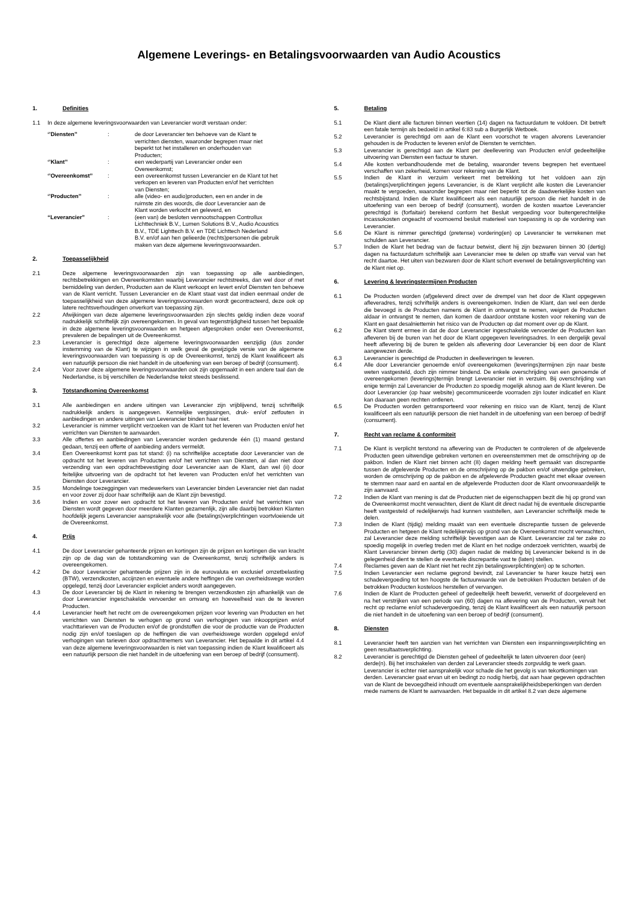Algemene Leverings- en Betalingsvoorwaarden van Audio Acoustics
1. Definities
1.1 In deze algemene leveringsvoorwaarden van Leverancier wordt verstaan onder:
‘’Diensten’’: de door Leverancier ten behoeve van de Klant te verrichten diensten, waaronder begrepen maar niet beperkt tot het installeren en onderhouden van Producten;
‘’Klant’’: een wederpartij van Leverancier onder een Overeenkomst;
‘’Overeenkomst’’: een overeenkomst tussen Leverancier en de Klant tot het verkopen en leveren van Producten en/of het verrichten van Diensten;
‘’Producten’’: alle (video- en audio)producten, een en ander in de ruimste zin des woords, die door Leverancier aan de Klant worden verkocht en geleverd, en
“Leverancier”: (een van) de besloten vennootschappen Controllux Lichttechniek B.V., Lumen Solutions B.V., Audio Acoustics B.V., TDE Lighttech B.V. en TDE Lichttech Nederland B.V. en/of aan hen gelieerde (rechts)personen die gebruik maken van deze algemene leveringsvoorwaarden.
2. Toepasselijkheid
2.1 Deze algemene leveringsvoorwaarden zijn van toepassing op alle aanbiedingen, rechtsbetrekkingen en Overeenkomsten waarbij Leverancier rechtstreeks, dan wel door of met bemiddeling van derden, Producten aan de Klant verkoopt en levert en/of Diensten ten behoeve van de Klant verricht. Tussen Leverancier en de Klant staat vast dat indien eenmaal onder de toepasselijkheid van deze algemene leveringsvoorwaarden wordt gecontracteerd, deze ook op latere rechtsverhoudingen onverkort van toepassing zijn.
2.2 Afwijkingen van deze algemene leveringsvoorwaarden zijn slechts geldig indien deze vooraf nadrukkelijk schriftelijk zijn overeengekomen. In geval van tegenstrijdigheid tussen het bepaalde in deze algemene leveringsvoorwaarden en hetgeen afgesproken onder een Overeenkomst, prevaleren de bepalingen uit de Overeenkomst.
2.3 Leverancier is gerechtigd deze algemene leveringsvoorwaarden eenzijdig (dus zonder instemming van de Klant) te wijzigen in welk geval de gewijzigde versie van de algemene leveringsvoorwaarden van toepassing is op de Overeenkomst, tenzij de Klant kwalificeert als een natuurlijk persoon die niet handelt in de uitoefening van een beroep of bedrijf (consument).
2.4 Voor zover deze algemene leveringsvoorwaarden ook zijn opgemaakt in een andere taal dan de Nederlandse, is bij verschillen de Nederlandse tekst steeds beslissend.
3. Totstandkoming Overeenkomst
3.1 Alle aanbiedingen en andere uitingen van Leverancier zijn vrijblijvend, tenzij schriftelijk nadrukkelijk anders is aangegeven. Kennelijke vergissingen, druk- en/of zetfouten in aanbiedingen en andere uitingen van Leverancier binden haar niet.
3.2 Leverancier is nimmer verplicht verzoeken van de Klant tot het leveren van Producten en/of het verrichten van Diensten te aanvaarden.
3.3 Alle offertes en aanbiedingen van Leverancier worden gedurende één (1) maand gestand gedaan, tenzij een offerte of aanbieding anders vermeldt.
3.4 Een Overeenkomst komt pas tot stand: (i) na schriftelijke acceptatie door Leverancier van de opdracht tot het leveren van Producten en/of het verrichten van Diensten, al dan niet door verzending van een opdrachtbevestiging door Leverancier aan de Klant, dan wel (ii) door feitelijke uitvoering van de opdracht tot het leveren van Producten en/of het verrichten van Diensten door Leverancier.
3.5 Mondelinge toezeggingen van medewerkers van Leverancier binden Leverancier niet dan nadat en voor zover zij door haar schriftelijk aan de Klant zijn bevestigd.
3.6 Indien en voor zover een opdracht tot het leveren van Producten en/of het verrichten van Diensten wordt gegeven door meerdere Klanten gezamenlijk, zijn alle daarbij betrokken Klanten hoofdelijk jegens Leverancier aansprakelijk voor alle (betalings)verplichtingen voortvloeiende uit de Overeenkomst.
4. Prijs
4.1 De door Leverancier gehanteerde prijzen en kortingen zijn de prijzen en kortingen die van kracht zijn op de dag van de totstandkoming van de Overeenkomst, tenzij schriftelijk anders is overeengekomen.
4.2 De door Leverancier gehanteerde prijzen zijn in de eurovaluta en exclusief omzetbelasting (BTW), verzendkosten, accijnzen en eventuele andere heffingen die van overheidswege worden opgelegd, tenzij door Leverancier expliciet anders wordt aangegeven.
4.3 De door Leverancier bij de Klant in rekening te brengen verzendkosten zijn afhankelijk van de door Leverancier ingeschakelde vervoerder en omvang en hoeveelheid van de te leveren Producten.
4.4 Leverancier heeft het recht om de overeengekomen prijzen voor levering van Producten en het verrichten van Diensten te verhogen op grond van verhogingen van inkoopprijzen en/of vrachttarieven van de Producten en/of de grondstoffen die voor de productie van de Producten nodig zijn en/of toeslagen op de heffingen die van overheidswege worden opgelegd en/of verhogingen van tarieven door opdrachtnemers van Leverancier. Het bepaalde in dit artikel 4.4 van deze algemene leveringsvoorwaarden is niet van toepassing indien de Klant kwalificeert als een natuurlijk persoon die niet handelt in de uitoefening van een beroep of bedrijf (consument).
5. Betaling
5.1 De Klant dient alle facturen binnen veertien (14) dagen na factuurdatum te voldoen. Dit betreft een fatale termijn als bedoeld in artikel 6:83 sub a Burgerlijk Wetboek.
5.2 Leverancier is gerechtigd om aan de Klant een voorschot te vragen alvorens Leverancier gehouden is de Producten te leveren en/of de Diensten te verrichten.
5.3 Leverancier is gerechtigd aan de Klant per deellevering van Producten en/of gedeeltelijke uitvoering van Diensten een factuur te sturen.
5.4 Alle kosten verbandhoudende met de betaling, waaronder tevens begrepen het eventueel verschaffen van zekerheid, komen voor rekening van de Klant.
5.5 Indien de Klant in verzuim verkeert met betrekking tot het voldoen aan zijn (betalings)verplichtingen jegens Leverancier, is de Klant verplicht alle kosten die Leverancier maakt te vergoeden, waaronder begrepen maar niet beperkt tot de daadwerkelijke kosten van rechtsbijstand. Indien de Klant kwalificeert als een natuurlijk persoon die niet handelt in de uitoefening van een beroep of bedrijf (consument), worden de kosten waartoe Leverancier gerechtigd is (forfaitair) berekend conform het Besluit vergoeding voor buitengerechtelijke incassokosten ongeacht of voornoemd besluit materieel van toepassing is op de vordering van Leverancier.
5.6 De Klant is nimmer gerechtigd (pretense) vordering(en) op Leverancier te verrekenen met schulden aan Leverancier.
5.7 Indien de Klant het bedrag van de factuur betwist, dient hij zijn bezwaren binnen 30 (dertig) dagen na factuurdatum schriftelijk aan Leverancier mee te delen op straffe van verval van het recht daartoe. Het uiten van bezwaren door de Klant schort evenwel de betalingsverplichting van de Klant niet op.
6. Levering & leveringstermijnen Producten
6.1 De Producten worden (af)geleverd direct over de drempel van het door de Klant opgegeven afleveradres, tenzij schriftelijk anders is overeengekomen. Indien de Klant, dan wel een derde die bevoegd is de Producten namens de Klant in ontvangst te nemen, weigert de Producten aldaar in ontvangst te nemen, dan komen de daardoor ontstane kosten voor rekening van de Klant en gaat desalniettemin het risico van de Producten op dat moment over op de Klant.
6.2 De Klant stemt ermee in dat de door Leverancier ingeschakelde vervoerder de Producten kan afleveren bij de buren van het door de Klant opgegeven leveringsadres. In een dergelijk geval heeft aflevering bij de buren te gelden als aflevering door Leverancier bij een door de Klant aangewezen derde.
6.3 Leverancier is gerechtigd de Producten in deelleveringen te leveren.
6.4 Alle door Leverancier genoemde en/of overeengekomen (leverings)termijnen zijn naar beste weten vastgesteld, doch zijn nimmer bindend. De enkele overschrijding van een genoemde of overeengekomen (leverings)termijn brengt Leverancier niet in verzuim. Bij overschrijding van enige termijn zal Leverancier de Producten zo spoedig mogelijk alsnog aan de Klant leveren. De door Leverancier (op haar website) gecommuniceerde voorraden zijn louter indicatief en Klant kan daaraan geen rechten ontlenen.
6.5 De Producten worden getransporteerd voor rekening en risico van de Klant, tenzij de Klant kwalificeert als een natuurlijk persoon die niet handelt in de uitoefening van een beroep of bedrijf (consument).
7. Recht van reclame & conformiteit
7.1 De Klant is verplicht terstond na aflevering van de Producten te controleren of de afgeleverde Producten geen uitwendige gebreken vertonen en overeenstemmen met de omschrijving op de pakbon. Indien de Klant niet binnen acht (8) dagen melding heeft gemaakt van discrepantie tussen de afgeleverde Producten en de omschrijving op de pakbon en/of uitwendige gebreken, worden de omschrijving op de pakbon en de afgeleverde Producten geacht met elkaar overeen te stemmen naar aard en aantal en de afgeleverde Producten door de Klant onvoorwaardelijk te zijn aanvaard.
7.2 Indien de Klant van mening is dat de Producten niet de eigenschappen bezit die hij op grond van de Overeenkomst mocht verwachten, dient de Klant dit direct nadat hij de eventuele discrepantie heeft vastgesteld of redelijkerwijs had kunnen vaststellen, aan Leverancier schriftelijk mede te delen.
7.3 Indien de Klant (tijdig) melding maakt van een eventuele discrepantie tussen de geleverde Producten en hetgeen de Klant redelijkerwijs op grond van de Overeenkomst mocht verwachten, zal Leverancier deze melding schriftelijk bevestigen aan de Klant. Leverancier zal ter zake zo spoedig mogelijk in overleg treden met de Klant en het nodige onderzoek verrichten, waarbij de Klant Leverancier binnen dertig (30) dagen nadat de melding bij Leverancier bekend is in de gelegenheid dient te stellen de eventuele discrepantie vast te (laten) stellen.
7.4 Reclames geven aan de Klant niet het recht zijn betalingsverplichting(en) op te schorten.
7.5 Indien Leverancier een reclame gegrond bevindt, zal Leverancier te harer keuze hetzij een schadevergoeding tot ten hoogste de factuurwaarde van de betrokken Producten betalen of de betrokken Producten kosteloos herstellen of vervangen.
7.6 Indien de Klant de Producten geheel of gedeeltelijk heeft bewerkt, verwerkt of doorgeleverd en na het verstrijken van een periode van (60) dagen na aflevering van de Producten, vervalt het recht op reclame en/of schadevergoeding, tenzij de Klant kwalificeert als een natuurlijk persoon die niet handelt in de uitoefening van een beroep of bedrijf (consument).
8. Diensten
8.1 Leverancier heeft ten aanzien van het verrichten van Diensten een inspanningsverplichting en geen resultaatsverplichting.
8.2 Leverancier is gerechtigd de Diensten geheel of gedeeltelijk te laten uitvoeren door (een) derde(n). Bij het inschakelen van derden zal Leverancier steeds zorgvuldig te werk gaan. Leverancier is echter niet aansprakelijk voor schade die het gevolg is van tekortkomingen van derden. Leverancier gaat ervan uit en bedingt zo nodig hierbij, dat aan haar gegeven opdrachten van de Klant de bevoegdheid inhoudt om eventuele aansprakelijkheidsbeperkingen van derden mede namens de Klant te aanvaarden. Het bepaalde in dit artikel 8.2 van deze algemene